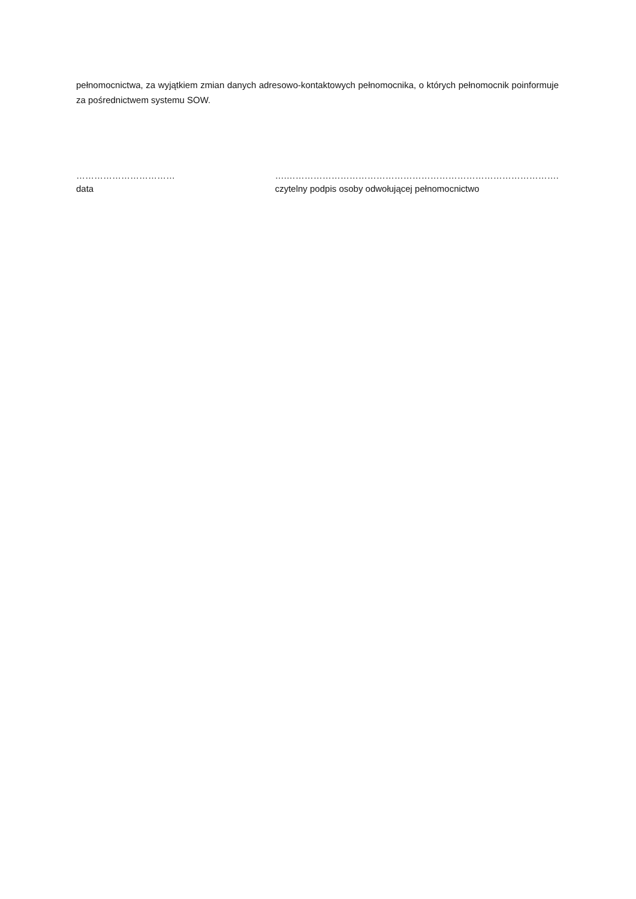pełnomocnictwa, za wyjątkiem zmian danych adresowo-kontaktowych pełnomocnika, o których pełnomocnik poinformuje za pośrednictwem systemu SOW.
……………………………
data
….……………………………………………………………………………….
czytelny podpis osoby odwołującej pełnomocnictwo